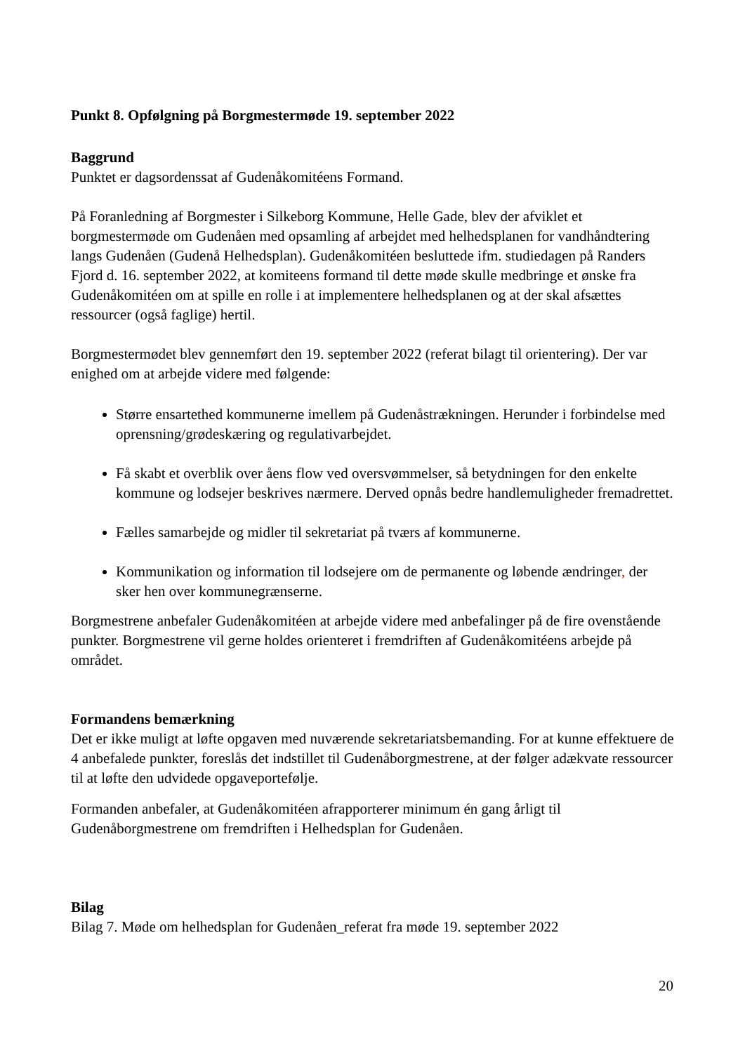Punkt 8. Opfølgning på Borgmestermøde 19. september 2022
Baggrund
Punktet er dagsordenssat af Gudenåkomitéens Formand.
På Foranledning af Borgmester i Silkeborg Kommune, Helle Gade, blev der afviklet et borgmestermøde om Gudenåen med opsamling af arbejdet med helhedsplanen for vandhåndtering langs Gudenåen (Gudenå Helhedsplan). Gudenåkomitéen besluttede ifm. studiedagen på Randers Fjord d. 16. september 2022, at komiteens formand til dette møde skulle medbringe et ønske fra Gudenåkomitéen om at spille en rolle i at implementere helhedsplanen og at der skal afsættes ressourcer (også faglige) hertil.
Borgmestermødet blev gennemført den 19. september 2022 (referat bilagt til orientering). Der var enighed om at arbejde videre med følgende:
Større ensartethed kommunerne imellem på Gudenåstrækningen. Herunder i forbindelse med oprensning/grødeskæring og regulativarbejdet.
Få skabt et overblik over åens flow ved oversvømmelser, så betydningen for den enkelte kommune og lodsejer beskrives nærmere. Derved opnås bedre handlemuligheder fremadrettet.
Fælles samarbejde og midler til sekretariat på tværs af kommunerne.
Kommunikation og information til lodsejere om de permanente og løbende ændringer, der sker hen over kommunegrænserne.
Borgmestrene anbefaler Gudenåkomitéen at arbejde videre med anbefalinger på de fire ovenstående punkter. Borgmestrene vil gerne holdes orienteret i fremdriften af Gudenåkomitéens arbejde på området.
Formandens bemærkning
Det er ikke muligt at løfte opgaven med nuværende sekretariatsbemanding. For at kunne effektuere de 4 anbefalede punkter, foreslås det indstillet til Gudenåborgmestrene, at der følger adækvate ressourcer til at løfte den udvidede opgaveportefølje.
Formanden anbefaler, at Gudenåkomitéen afrapporterer minimum én gang årligt til Gudenåborgmestrene om fremdriften i Helhedsplan for Gudenåen.
Bilag
Bilag 7. Møde om helhedsplan for Gudenåen_referat fra møde 19. september 2022
20